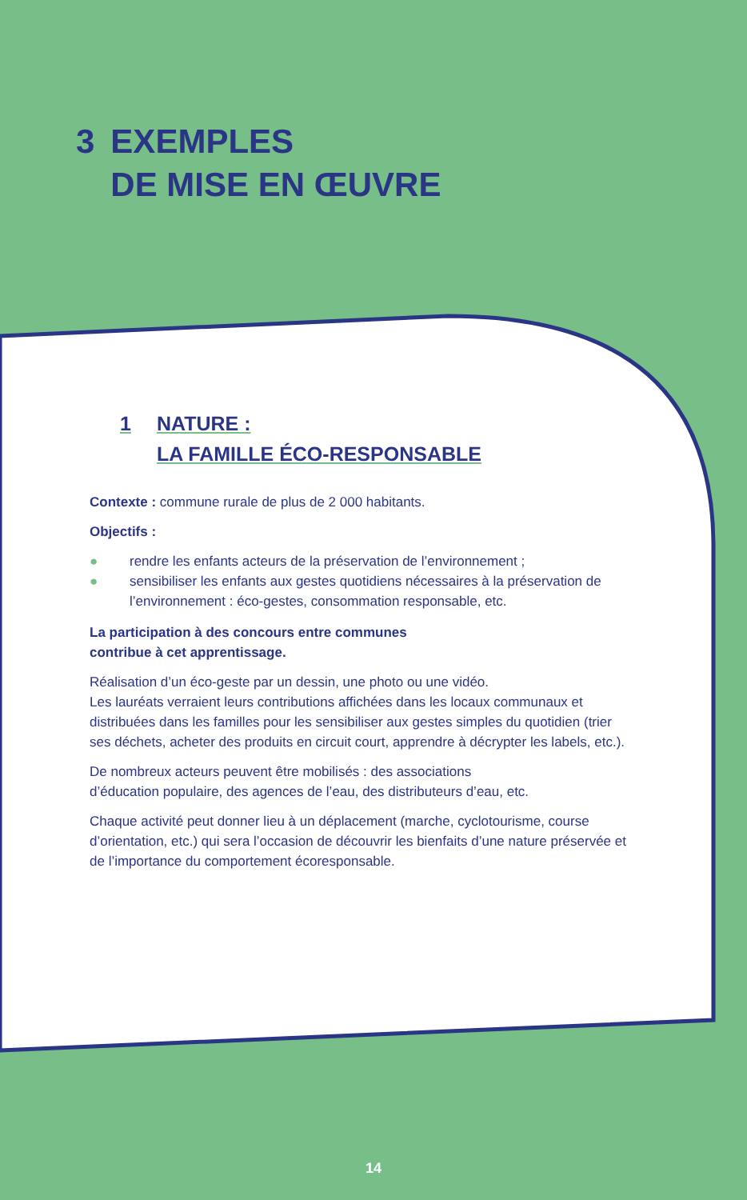3 EXEMPLES
DE MISE EN ŒUVRE
1 NATURE :
LA FAMILLE ÉCO-RESPONSABLE
Contexte : commune rurale de plus de 2 000 habitants.
Objectifs :
● rendre les enfants acteurs de la préservation de l’environnement ;
● sensibiliser les enfants aux gestes quotidiens nécessaires à la préservation de l’environnement : éco-gestes, consommation responsable, etc.
La participation à des concours entre communes
contribue à cet apprentissage.
Réalisation d’un éco-geste par un dessin, une photo ou une vidéo.
Les lauréats verraient leurs contributions affichées dans les locaux communaux et distribuées dans les familles pour les sensibiliser aux gestes simples du quotidien (trier ses déchets, acheter des produits en circuit court, apprendre à décrypter les labels, etc.).
De nombreux acteurs peuvent être mobilisés : des associations
d’éducation populaire, des agences de l’eau, des distributeurs d’eau, etc.
Chaque activité peut donner lieu à un déplacement (marche, cyclotourisme, course d’orientation, etc.) qui sera l’occasion de découvrir les bienfaits d’une nature préservée et de l’importance du comportement écoresponsable.
14